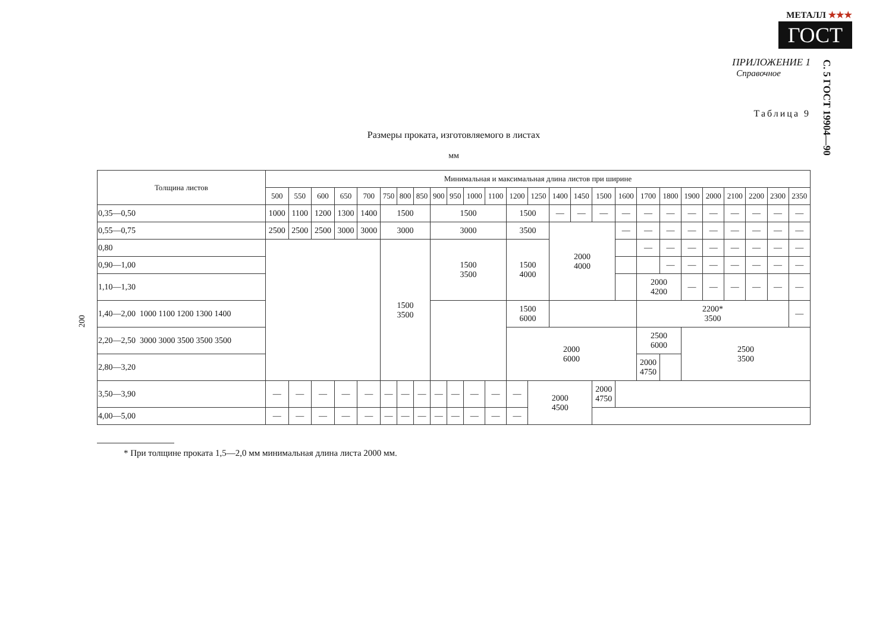МЕТАЛЛ ★★★
ГОСТ
С. 5 ГОСТ 19904—90
200
ПРИЛОЖЕНИЕ 1
Справочное
Таблица 9
Размеры проката, изготовляемого в листах
мм
| Толщина листов | Минимальная и максимальная длина листов при ширине | | | | | | | | | | | | | | | | | | | | | | | | | |
| --- | --- | --- | --- | --- | --- | --- | --- | --- | --- | --- | --- | --- | --- | --- | --- | --- | --- | --- | --- | --- | --- | --- | --- | --- | --- | --- |
| | 500 | 550 | 600 | 650 | 700 | 750 | 800 | 850 | 900 | 950 | 1000 | 1100 | 1200 | 1250 | 1400 | 1450 | 1500 | 1600 | 1700 | 1800 | 1900 | 2000 | 2100 | 2200 | 2300 | 2350 |
| 0,35—0,50 | 1000 | 1100 | 1200 | 1300 | 1400 | 1500 | | | 1500 | | | | 1500 | | — | — | — | — | — | — | — | — | — | — | — | — |
| 0,55—0,75 | 2500 | 2500 | 2500 | 3000 | 3000 | 3000 | | | 3000 | | | | 3500 | | 2000 4000 | | | — | — | — | — | — | — | — | — | — |
| 0,80 | | | | | | 1500 3500 | | | 1500 3500 | | | | 1500 4000 | | | | | | — | — | — | — | — | — | — | — |
| 0,90—1,00 | | | | | | | | | | | | | | | | | | | | — | — | — | — | — | — | — |
| 1,10—1,30 | | | | | | | | | | | | | | | | | | | 2000 4200 | | — | — | — | — | — | — |
| 1,40—2,00 1000 1100 1200 1300 1400 | | | | | | | | | | | | | 1500 6000 | | | | | | 2200* 3500 | | | | | | | — |
| 2,20—2,50 3000 3000 3500 3500 3500 | | | | | | | | | | | | | 2000 6000 | | | | | | 2500 6000 | | 2500 3500 | | | | | |
| 2,80—3,20 | | | | | | | | | | | | | | | | | | | 2000 4750 | | | | | | | |
| 3,50—3,90 | — | — | — | — | — | — | — | — | — | — | — | — | — | 2000 4500 | | | 2000 4750 | | | | | | | | | |
| 4,00—5,00 | — | — | — | — | — | — | — | — | — | — | — | — | — | | | | | | | | | | | | | |
* При толщине проката 1,5—2,0 мм минимальная длина листа 2000 мм.